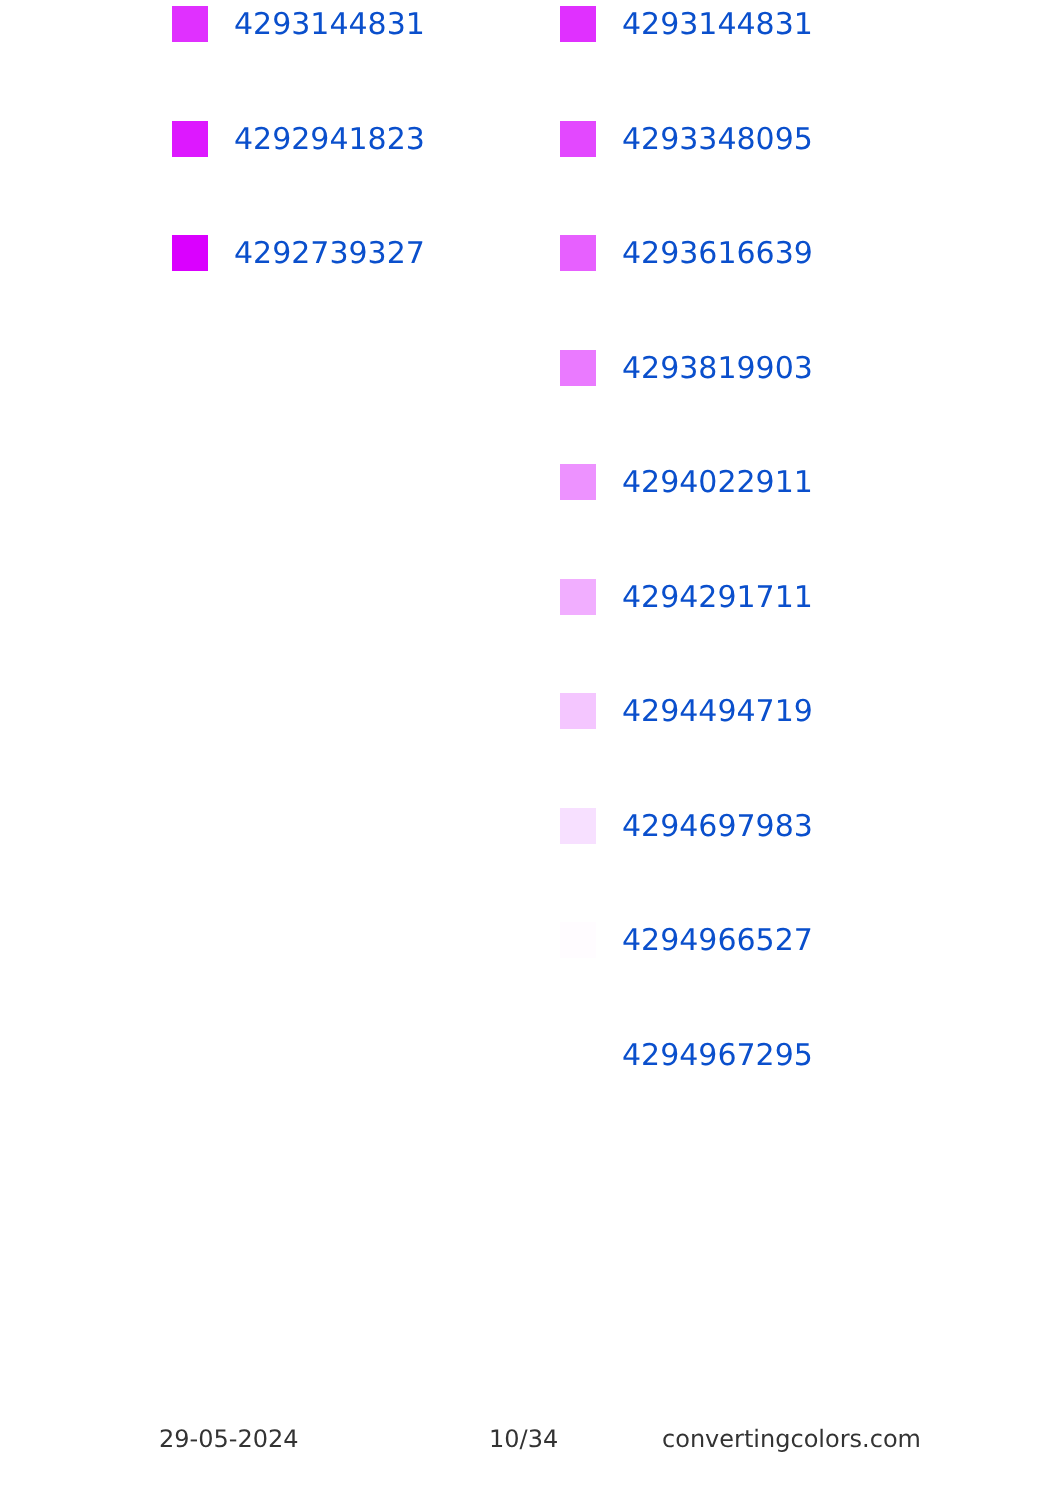4293144831
4292941823
4292739327
4293144831
4293348095
4293616639
4293819903
4294022911
4294291711
4294494719
4294697983
4294966527
4294967295
29-05-2024 10/34 convertingcolors.com